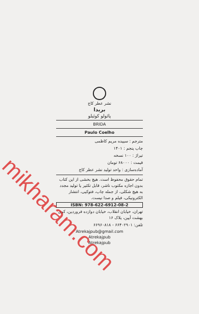نشر عطر کاج
بریدا
پائولو کوئیلو
BRIDA
Paulo Coelho
مترجم : سپیده مریم کاظمی
چاپ پنجم : ۱۴۰۱
تیراژ : ۱۰۰ نسخه
قیمت : ۶۸۰۰۰ تومان
آماده‌سازی : واحد تولید نشر عطر کاج
تمام حقوق محفوظ است. هیچ بخشی از این کتاب بدون اجازه مکتوب ناشر، قابل تکثیر یا تولید مجدد به هیچ شکلی، از جمله چاپ، فتوکپی، انتشار الکترونیکی، فیلم و صدا نیست.
ISBN: 978-622-6912-08-2
تهران، خیابان انقلاب، خیابان دوازده فروردین، کوی بهشت آیین، پلاک ۱۶
تلفن: ۶۶۴۰۲۹۰۱ - ۶۶۹۶۰۸۱۸
Atrekajpub@gmail.com
Atrekajpub
Atrekajpub
mikharam.com